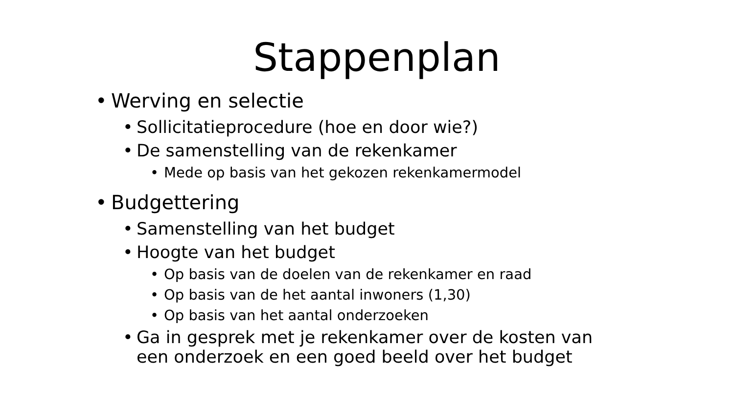Stappenplan
• Werving en selectie
• Sollicitatieprocedure (hoe en door wie?)
• De samenstelling van de rekenkamer
• Mede op basis van het gekozen rekenkamermodel
• Budgettering
• Samenstelling van het budget
• Hoogte van het budget
• Op basis van de doelen van de rekenkamer en raad
• Op basis van de het aantal inwoners (1,30)
• Op basis van het aantal onderzoeken
• Ga in gesprek met je rekenkamer over de kosten van
een onderzoek en een goed beeld over het budget